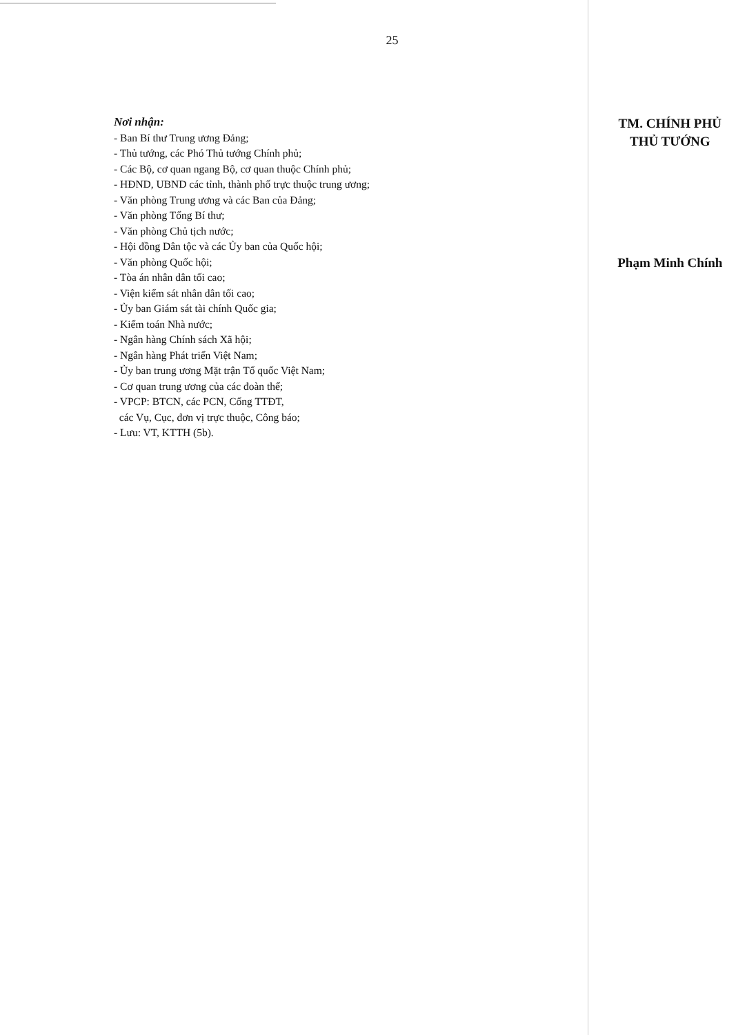25
Nơi nhận:
- Ban Bí thư Trung ương Đảng;
- Thủ tướng, các Phó Thủ tướng Chính phủ;
- Các Bộ, cơ quan ngang Bộ, cơ quan thuộc Chính phủ;
- HĐND, UBND các tỉnh, thành phố trực thuộc trung ương;
- Văn phòng Trung ương và các Ban của Đảng;
- Văn phòng Tổng Bí thư;
- Văn phòng Chủ tịch nước;
- Hội đồng Dân tộc và các Ủy ban của Quốc hội;
- Văn phòng Quốc hội;
- Tòa án nhân dân tối cao;
- Viện kiểm sát nhân dân tối cao;
- Ủy ban Giám sát tài chính Quốc gia;
- Kiểm toán Nhà nước;
- Ngân hàng Chính sách Xã hội;
- Ngân hàng Phát triển Việt Nam;
- Ủy ban trung ương Mặt trận Tổ quốc Việt Nam;
- Cơ quan trung ương của các đoàn thể;
- VPCP: BTCN, các PCN, Cổng TTĐT,
các Vụ, Cục, đơn vị trực thuộc, Công báo;
- Lưu: VT, KTTH (5b).
TM. CHÍNH PHỦ
THỦ TƯỚNG
Phạm Minh Chính